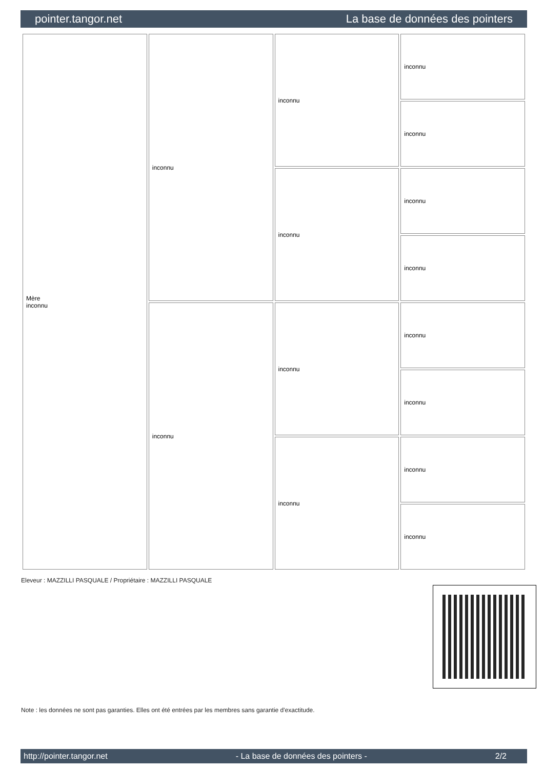pointer.tangor.net La base de données des pointers
| Mère inconnu | inconnu | inconnu | inconnu |
| | | | inconnu |
| | | inconnu | inconnu |
| | | | inconnu |
| | inconnu | inconnu | inconnu |
| | | | inconnu |
| | | inconnu | inconnu |
| | | | inconnu |
Eleveur : MAZZILLI PASQUALE / Propriétaire : MAZZILLI PASQUALE
Note : les données ne sont pas garanties. Elles ont été entrées par les membres sans garantie d'exactitude.
http://pointer.tangor.net - La base de données des pointers - 2/2